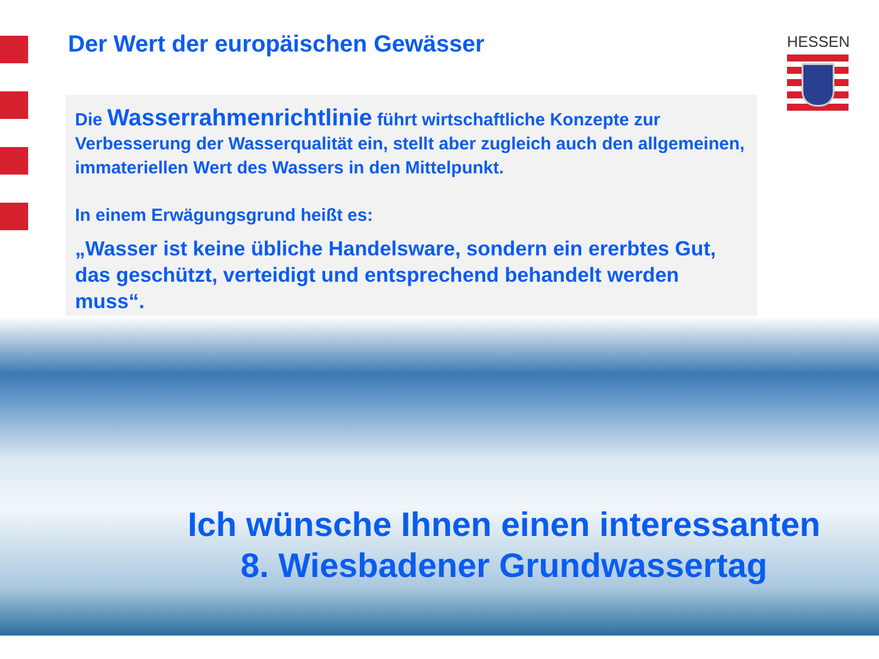Der Wert der europäischen Gewässer
HESSEN
Die Wasserrahmenrichtlinie führt wirtschaftliche Konzepte zur Verbesserung der Wasserqualität ein, stellt aber zugleich auch den allgemeinen, immateriellen Wert des Wassers in den Mittelpunkt.
In einem Erwägungsgrund heißt es:
„Wasser ist keine übliche Handelsware, sondern ein ererbtes Gut, das geschützt, verteidigt und entsprechend behandelt werden muss“.
Ich wünsche Ihnen einen interessanten
8. Wiesbadener Grundwassertag